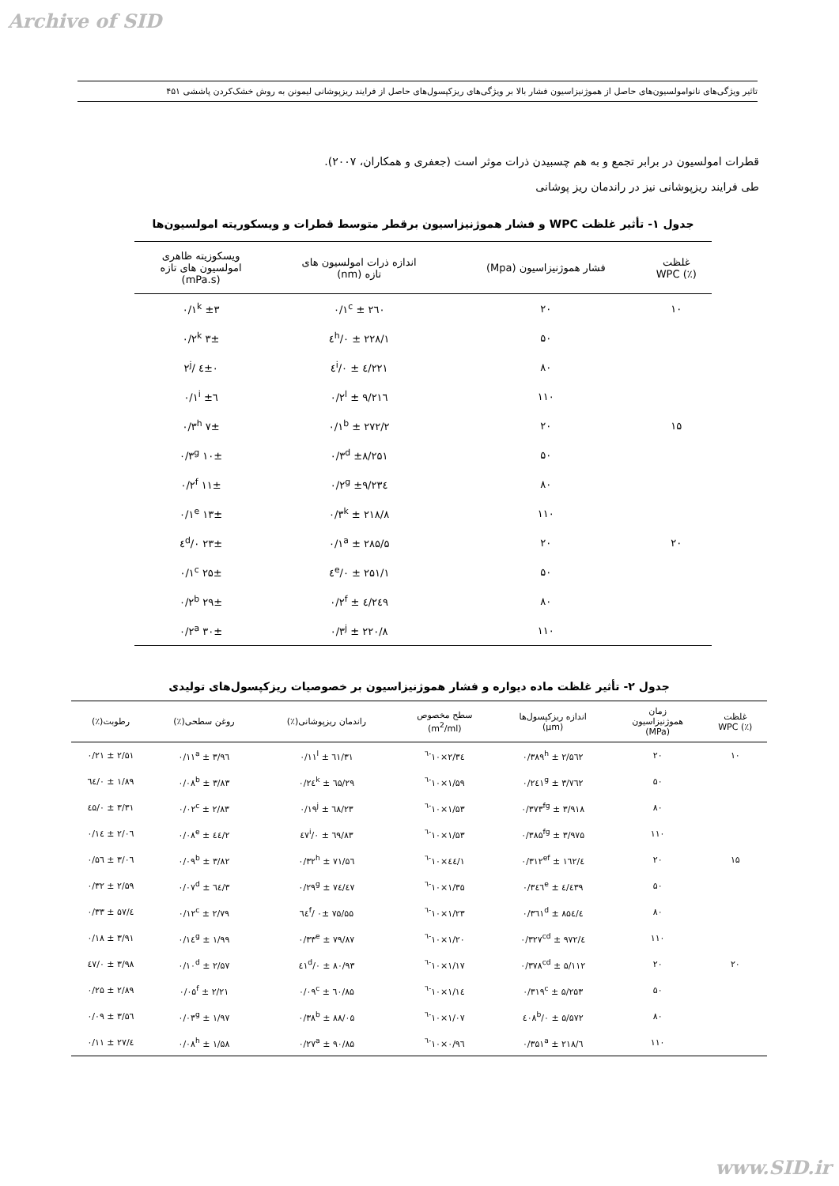Archive of SID
تاثیر ویژگی‌های نانوامولسیون‌های حاصل از هموژنیزاسیون فشار بالا بر ویژگی‌های ریزکپسول‌های حاصل از فرایند ریزپوشانی لیمونن به روش خشک‌کردن پاششی ۴۵۱
قطرات امولسیون در برابر تجمع و به هم چسبیدن ذرات موثر است (جعفری و همکاران، ۲۰۰۷).
طی فرایند ریزپوشانی نیز در راندمان ریز پوشانی
جدول ۱- تأثیر غلظت WPC و فشار هموژنیزاسیون برقطر متوسط قطرات و ویسکوریته امولسیون‌ها
| غلظت (٪) WPC | فشار هموژنیزاسیون (Mpa) | اندازه ذرات امولسیون های تازه (nm) | ویسکوزیته ظاهری امولسیون های تازه (mPa.s) |
| --- | --- | --- | --- |
| ۱۰ | ۲۰ | ۲٦۰ ± ۰/۱<sup>c</sup> | ±۳ ۰/۱<sup>k</sup> |
| | ۵۰ | ۲۲۸/۱ ± ۰/٤<sup>h</sup> | ۳± ۰/۲<sup>k</sup> |
| | ۸۰ | ۲۲۱/٤ ± ۰/٤<sup>i</sup> | ٤±۰ /۲<sup>j</sup> |
| | ۱۱۰ | ۲۱٦/۹ ± ۰/۲<sup>l</sup> | ٦± ۰/۱<sup>i</sup> |
| ۱۵ | ۲۰ | ۲۷۲/۲ ± ۰/۱<sup>b</sup> | ۷± ۰/۳<sup>h</sup> |
| | ۵۰ | ±۸/۲۵۱ ۰/۳<sup>d</sup> | ۱۰± ۰/۳<sup>g</sup> |
| | ۸۰ | ±۹/۲۳٤ ۰/۲<sup>g</sup> | ۱۱± ۰/۲<sup>f</sup> |
| | ۱۱۰ | ۲۱۸/۸ ± ۰/۳<sup>k</sup> | ۱۳± ۰/۱<sup>e</sup> |
| ۲۰ | ۲۰ | ۲۸۵/۵ ± ۰/۱<sup>a</sup> | ۲۳± ۰/٤<sup>d</sup> |
| | ۵۰ | ۲۵۱/۱ ± ۰/٤<sup>e</sup> | ۲۵± ۰/۱<sup>c</sup> |
| | ۸۰ | ۲٤۹/٤ ± ۰/۲<sup>f</sup> | ۲۹± ۰/۲<sup>b</sup> |
| | ۱۱۰ | ۲۲۰/۸ ± ۰/۳<sup>j</sup> | ۳۰± ۰/۲<sup>a</sup> |
جدول ۲- تأثیر غلظت ماده دیواره و فشار هموژنیزاسیون بر خصوصیات ریزکپسول‌های تولیدی
| غلظت (٪) WPC | زمان هموژنیزاسیون (MPa) | اندازه ریزکپسول‌ها (µm) | سطح مخصوص (m<sup>2</sup>/ml) | راندمان ریزپوشانی(٪) | روغن سطحی(٪) | رطوبت(٪) |
| --- | --- | --- | --- | --- | --- | --- |
| ۱۰ | ۲۰ | ۲/۵٦۲ ± ۰/۳۸۹<sup>h</sup> | ۲/۳٤×۱۰<sup>-٦</sup> | ٦۱/۳۱ ± ۰/۱۱<sup>l</sup> | ۳/۹٦ ± ۰/۱۱<sup>a</sup> | ۲/۵۱ ± ۰/۲۱ |
| | ۵۰ | ۳/۷٦۲ ± ۰/۲٤۱<sup>g</sup> | ۱/۵۹×۱۰<sup>-٦</sup> | ٦۵/۲۹ ± ۰/۲٤<sup>k</sup> | ۳/۸۳ ± ۰/۰۸<sup>b</sup> | ۱/۸۹ ± ۰/٦٤ |
| | ۸۰ | ۳/۹۱۸ ± ۰/۳۷۳<sup>fg</sup> | ۱/۵۳×۱۰<sup>-٦</sup> | ٦۸/۲۳ ± ۰/۱۹<sup>j</sup> | ۲/۸۳ ± ۰/۰۲<sup>c</sup> | ۳/۳۱ ± ۰/٤۵ |
| | ۱۱۰ | ۳/۹۷۵ ± ۰/۳۸۵<sup>fg</sup> | ۱/۵۳×۱۰<sup>-٦</sup> | ٦۹/۸۳ ± ۰/٤۷<sup>i</sup> | ۲/٤٤ ± ۰/۰۸<sup>e</sup> | ۲/۰٦ ± ۰/۱٤ |
| ۱۵ | ۲۰ | ٤/۱٦۲ ± ۰/۳۱۲<sup>ef</sup> | ۱/٤٤×۱۰<sup>-٦</sup> | ۷۱/۵٦ ± ۰/۳۲<sup>h</sup> | ۳/۸۲ ± ۰/۰۹<sup>b</sup> | ۳/۰٦ ± ۰/۵٦ |
| | ۵۰ | ٤/٤۳۹ ± ۰/۳٤٦<sup>e</sup> | ۱/۳۵×۱۰<sup>-٦</sup> | ۷٤/٤۷ ± ۰/۲۹<sup>g</sup> | ۳/٦٤ ± ۰/۰۷<sup>d</sup> | ۲/۵۹ ± ۰/۳۲ |
| | ۸۰ | ٤/۸۵٤ ± ۰/۳٦۱<sup>d</sup> | ۱/۲۳×۱۰<sup>-٦</sup> | ۷۵/۵۵ ۰± /٦٤<sup>f</sup> | ۲/۷۹ ± ۰/۱۲<sup>c</sup> | ٤/۵۷ ± ۰/۳۳ |
| | ۱۱۰ | ٤/۹۷۲ ± ۰/۳۲۷<sup>cd</sup> | ۱/۲۰×۱۰<sup>-٦</sup> | ۷۹/۸۷ ± ۰/۳۳<sup>e</sup> | ۱/۹۹ ± ۰/۱٤<sup>g</sup> | ۳/۹۱ ± ۰/۱۸ |
| ۲۰ | ۲۰ | ۵/۱۱۲ ± ۰/۳۷۸<sup>cd</sup> | ۱/۱۷×۱۰<sup>-٦</sup> | ۸۰/۹۳ ± ۰/٤۱<sup>d</sup> | ۲/۵۷ ± ۰/۱۰<sup>d</sup> | ۳/۹۸ ± ۰/٤۷ |
| | ۵۰ | ۵/۲۵۳ ± ۰/۳۱۹<sup>c</sup> | ۱/۱٤×۱۰<sup>-٦</sup> | ۸۵/٦۰ ± ۰/۰۹<sup>c</sup> | ۲/۲۱ ± ۰/۰۵<sup>f</sup> | ۲/۸۹ ± ۰/۲۵ |
| | ۸۰ | ۵/۵۷۲ ± ۰/٤۰۸<sup>b</sup> | ۱/۰۷×۱۰<sup>-٦</sup> | ۸۸/۰۵ ± ۰/۳۸<sup>b</sup> | ۱/۹۷ ± ۰/۰۳<sup>g</sup> | ۳/۵٦ ± ۰/۰۹ |
| | ۱۱۰ | ٦/۲۱۸ ± ۰/۳۵۱<sup>a</sup> | ۰/۹٦×۱۰<sup>-٦</sup> | ۹۰/۸۵ ± ۰/۲۷<sup>a</sup> | ۱/۵۸ ± ۰/۰۸<sup>h</sup> | ٤/۲۷ ± ۰/۱۱ |
www.SID.ir